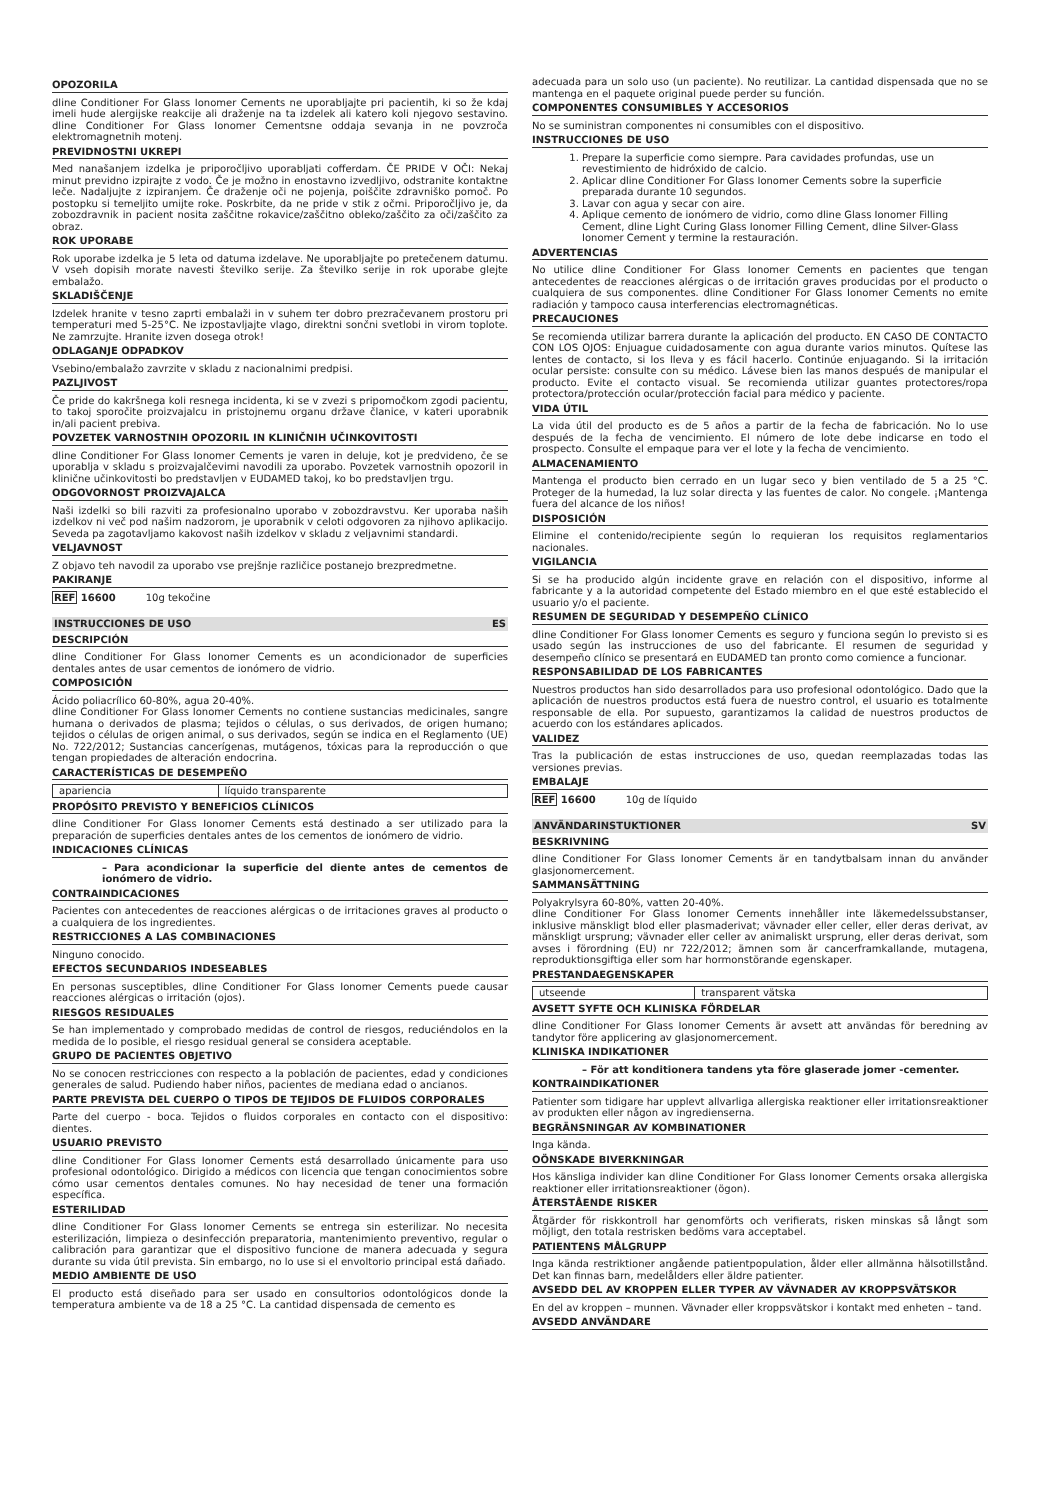OPOZORILA
dline Conditioner For Glass Ionomer Cements ne uporabljajte pri pacientih, ki so že kdaj imeli hude alergijske reakcije ali draženje na ta izdelek ali katero koli njegovo sestavino. dline Conditioner For Glass Ionomer Cementsne oddaja sevanja in ne povzroča elektromagnetnih motenj.
PREVIDNOSTNI UKREPI
Med nanašanjem izdelka je priporočljivo uporabljati cofferdam. ČE PRIDE V OČI: Nekaj minut previdno izpirajte z vodo. Če je možno in enostavno izvedljivo, odstranite kontaktne leče. Nadaljujte z izpiranjem. Če draženje oči ne pojenja, poiščite zdravniško pomoč. Po postopku si temeljito umijte roke. Poskrbite, da ne pride v stik z očmi. Priporočljivo je, da zobozdravnik in pacient nosita zaščitne rokavice/zaščitno obleko/zaščito za oči/zaščito za obraz.
ROK UPORABE
Rok uporabe izdelka je 5 leta od datuma izdelave. Ne uporabljajte po pretečenem datumu. V vseh dopisih morate navesti številko serije. Za številko serije in rok uporabe glejte embalažo.
SKLADIŠČENJE
Izdelek hranite v tesno zaprti embalaži in v suhem ter dobro prezračevanem prostoru pri temperaturi med 5-25°C. Ne izpostavljajte vlago, direktni sončni svetlobi in virom toplote. Ne zamrzujte. Hranite izven dosega otrok!
ODLAGANJE ODPADKOV
Vsebino/embalažo zavrzite v skladu z nacionalnimi predpisi.
PAZLJIVOST
Če pride do kakršnega koli resnega incidenta, ki se v zvezi s pripomočkom zgodi pacientu, to takoj sporočite proizvajalcu in pristojnemu organu države članice, v kateri uporabnik in/ali pacient prebiva.
POVZETEK VARNOSTNIH OPOZORIL IN KLINIČNIH UČINKOVITOSTI
dline Conditioner For Glass Ionomer Cements je varen in deluje, kot je predvideno, če se uporablja v skladu s proizvajalčevimi navodili za uporabo. Povzetek varnostnih opozoril in klinične učinkovitosti bo predstavljen v EUDAMED takoj, ko bo predstavljen trgu.
ODGOVORNOST PROIZVAJALCA
Naši izdelki so bili razviti za profesionalno uporabo v zobozdravstvu. Ker uporaba naših izdelkov ni več pod našim nadzorom, je uporabnik v celoti odgovoren za njihovo aplikacijo. Seveda pa zagotavljamo kakovost naših izdelkov v skladu z veljavnimi standardi.
VELJAVNOST
Z objavo teh navodil za uporabo vse prejšnje različice postanejo brezpredmetne.
PAKIRANJE
REF 16600 10g tekočine
INSTRUCCIONES DE USO ES
DESCRIPCIÓN
dline Conditioner For Glass Ionomer Cements es un acondicionador de superficies dentales antes de usar cementos de ionómero de vidrio.
COMPOSICIÓN
Ácido poliacrílico 60-80%, agua 20-40%.
dline Conditioner For Glass Ionomer Cements no contiene sustancias medicinales, sangre humana o derivados de plasma; tejidos o células, o sus derivados, de origen humano; tejidos o células de origen animal, o sus derivados, según se indica en el Reglamento (UE) No. 722/2012; Sustancias cancerígenas, mutágenos, tóxicas para la reproducción o que tengan propiedades de alteración endocrina.
CARACTERÍSTICAS DE DESEMPEÑO
| apariencia | líquido transparente |
PROPÓSITO PREVISTO Y BENEFICIOS CLÍNICOS
dline Conditioner For Glass Ionomer Cements está destinado a ser utilizado para la preparación de superficies dentales antes de los cementos de ionómero de vidrio.
INDICACIONES CLÍNICAS
– Para acondicionar la superficie del diente antes de cementos de ionómero de vidrio.
CONTRAINDICACIONES
Pacientes con antecedentes de reacciones alérgicas o de irritaciones graves al producto o a cualquiera de los ingredientes.
RESTRICCIONES A LAS COMBINACIONES
Ninguno conocido.
EFECTOS SECUNDARIOS INDESEABLES
En personas susceptibles, dline Conditioner For Glass Ionomer Cements puede causar reacciones alérgicas o irritación (ojos).
RIESGOS RESIDUALES
Se han implementado y comprobado medidas de control de riesgos, reduciéndolos en la medida de lo posible, el riesgo residual general se considera aceptable.
GRUPO DE PACIENTES OBJETIVO
No se conocen restricciones con respecto a la población de pacientes, edad y condiciones generales de salud. Pudiendo haber niños, pacientes de mediana edad o ancianos.
PARTE PREVISTA DEL CUERPO O TIPOS DE TEJIDOS DE FLUIDOS CORPORALES
Parte del cuerpo - boca. Tejidos o fluidos corporales en contacto con el dispositivo: dientes.
USUARIO PREVISTO
dline Conditioner For Glass Ionomer Cements está desarrollado únicamente para uso profesional odontológico. Dirigido a médicos con licencia que tengan conocimientos sobre cómo usar cementos dentales comunes. No hay necesidad de tener una formación específica.
ESTERILIDAD
dline Conditioner For Glass Ionomer Cements se entrega sin esterilizar. No necesita esterilización, limpieza o desinfección preparatoria, mantenimiento preventivo, regular o calibración para garantizar que el dispositivo funcione de manera adecuada y segura durante su vida útil prevista. Sin embargo, no lo use si el envoltorio principal está dañado.
MEDIO AMBIENTE DE USO
El producto está diseñado para ser usado en consultorios odontológicos donde la temperatura ambiente va de 18 a 25 °C. La cantidad dispensada de cemento es
adecuada para un solo uso (un paciente). No reutilizar. La cantidad dispensada que no se mantenga en el paquete original puede perder su función.
COMPONENTES CONSUMIBLES Y ACCESORIOS
No se suministran componentes ni consumibles con el dispositivo.
INSTRUCCIONES DE USO
1. Prepare la superficie como siempre. Para cavidades profundas, use un revestimiento de hidróxido de calcio.
2. Aplicar dline Conditioner For Glass Ionomer Cements sobre la superficie preparada durante 10 segundos.
3. Lavar con agua y secar con aire.
4. Aplique cemento de ionómero de vidrio, como dline Glass Ionomer Filling Cement, dline Light Curing Glass Ionomer Filling Cement, dline Silver-Glass Ionomer Cement y termine la restauración.
ADVERTENCIAS
No utilice dline Conditioner For Glass Ionomer Cements en pacientes que tengan antecedentes de reacciones alérgicas o de irritación graves producidas por el producto o cualquiera de sus componentes. dline Conditioner For Glass Ionomer Cements no emite radiación y tampoco causa interferencias electromagnéticas.
PRECAUCIONES
Se recomienda utilizar barrera durante la aplicación del producto. EN CASO DE CONTACTO CON LOS OJOS: Enjuague cuidadosamente con agua durante varios minutos. Quítese las lentes de contacto, si los lleva y es fácil hacerlo. Continúe enjuagando. Si la irritación ocular persiste: consulte con su médico. Lávese bien las manos después de manipular el producto. Evite el contacto visual. Se recomienda utilizar guantes protectores/ropa protectora/protección ocular/protección facial para médico y paciente.
VIDA ÚTIL
La vida útil del producto es de 5 años a partir de la fecha de fabricación. No lo use después de la fecha de vencimiento. El número de lote debe indicarse en todo el prospecto. Consulte el empaque para ver el lote y la fecha de vencimiento.
ALMACENAMIENTO
Mantenga el producto bien cerrado en un lugar seco y bien ventilado de 5 a 25 °C. Proteger de la humedad, la luz solar directa y las fuentes de calor. No congele. ¡Mantenga fuera del alcance de los niños!
DISPOSICIÓN
Elimine el contenido/recipiente según lo requieran los requisitos reglamentarios nacionales.
VIGILANCIA
Si se ha producido algún incidente grave en relación con el dispositivo, informe al fabricante y a la autoridad competente del Estado miembro en el que esté establecido el usuario y/o el paciente.
RESUMEN DE SEGURIDAD Y DESEMPEÑO CLÍNICO
dline Conditioner For Glass Ionomer Cements es seguro y funciona según lo previsto si es usado según las instrucciones de uso del fabricante. El resumen de seguridad y desempeño clínico se presentará en EUDAMED tan pronto como comience a funcionar.
RESPONSABILIDAD DE LOS FABRICANTES
Nuestros productos han sido desarrollados para uso profesional odontológico. Dado que la aplicación de nuestros productos está fuera de nuestro control, el usuario es totalmente responsable de ella. Por supuesto, garantizamos la calidad de nuestros productos de acuerdo con los estándares aplicados.
VALIDEZ
Tras la publicación de estas instrucciones de uso, quedan reemplazadas todas las versiones previas.
EMBALAJE
REF 16600 10g de líquido
ANVÄNDARINSTUKTIONER SV
BESKRIVNING
dline Conditioner For Glass Ionomer Cements är en tandytbalsam innan du använder glasjonomercement.
SAMMANSÄTTNING
Polyakrylsyra 60-80%, vatten 20-40%.
dline Conditioner For Glass Ionomer Cements innehåller inte läkemedelssubstanser, inklusive mänskligt blod eller plasmaderivat; vävnader eller celler, eller deras derivat, av mänskligt ursprung; vävnader eller celler av animaliskt ursprung, eller deras derivat, som avses i förordning (EU) nr 722/2012; ämnen som är cancerframkallande, mutagena, reproduktionsgiftiga eller som har hormonstörande egenskaper.
PRESTANDAEGENSKAPER
| utseende | transparent vätska |
AVSETT SYFTE OCH KLINISKA FÖRDELAR
dline Conditioner For Glass Ionomer Cements är avsett att användas för beredning av tandytor före applicering av glasjonomercement.
KLINISKA INDIKATIONER
– För att konditionera tandens yta före glaserade jomer -cementer.
KONTRAINDIKATIONER
Patienter som tidigare har upplevt allvarliga allergiska reaktioner eller irritationsreaktioner av produkten eller någon av ingredienserna.
BEGRÄNSNINGAR AV KOMBINATIONER
Inga kända.
OÖNSKADE BIVERKNINGAR
Hos känsliga individer kan dline Conditioner For Glass Ionomer Cements orsaka allergiska reaktioner eller irritationsreaktioner (ögon).
ÅTERSTÅENDE RISKER
Åtgärder för riskkontroll har genomförts och verifierats, risken minskas så långt som möjligt, den totala restrisken bedöms vara acceptabel.
PATIENTENS MÅLGRUPP
Inga kända restriktioner angående patientpopulation, ålder eller allmänna hälsotillstånd. Det kan finnas barn, medelålders eller äldre patienter.
AVSEDD DEL AV KROPPEN ELLER TYPER AV VÄVNADER AV KROPPSVÄTSKOR
En del av kroppen – munnen. Vävnader eller kroppsvätskor i kontakt med enheten – tand.
AVSEDD ANVÄNDARE